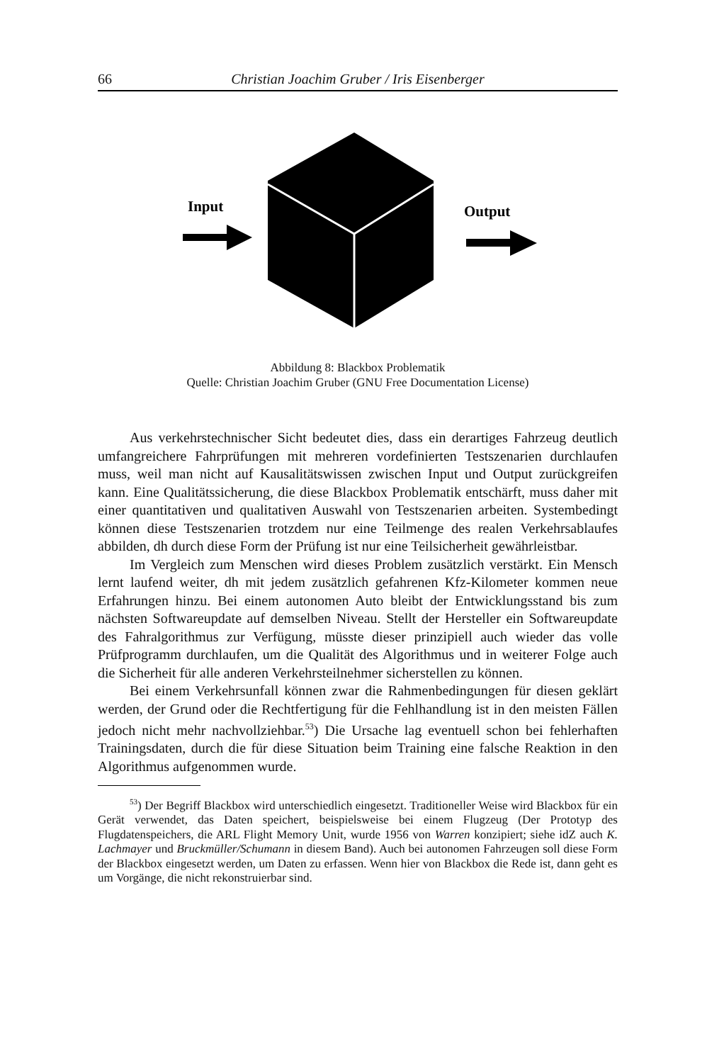66 Christian Joachim Gruber / Iris Eisenberger
Input
Output
Abbildung 8: Blackbox Problematik
Quelle: Christian Joachim Gruber (GNU Free Documentation License)
Aus verkehrstechnischer Sicht bedeutet dies, dass ein derartiges Fahrzeug deutlich umfangreichere Fahrprüfungen mit mehreren vordefinierten Testszenarien durchlaufen muss, weil man nicht auf Kausalitätswissen zwischen Input und Output zurückgreifen kann. Eine Qualitätssicherung, die diese Blackbox Problematik entschärft, muss daher mit einer quantitativen und qualitativen Auswahl von Testszenarien arbeiten. Systembedingt können diese Testszenarien trotzdem nur eine Teilmenge des realen Verkehrsablaufes abbilden, dh durch diese Form der Prüfung ist nur eine Teilsicherheit gewährleistbar.
Im Vergleich zum Menschen wird dieses Problem zusätzlich verstärkt. Ein Mensch lernt laufend weiter, dh mit jedem zusätzlich gefahrenen Kfz-Kilometer kommen neue Erfahrungen hinzu. Bei einem autonomen Auto bleibt der Entwicklungsstand bis zum nächsten Softwareupdate auf demselben Niveau. Stellt der Hersteller ein Softwareupdate des Fahralgorithmus zur Verfügung, müsste dieser prinzipiell auch wieder das volle Prüfprogramm durchlaufen, um die Qualität des Algorithmus und in weiterer Folge auch die Sicherheit für alle anderen Verkehrsteilnehmer sicherstellen zu können.
Bei einem Verkehrsunfall können zwar die Rahmenbedingungen für diesen geklärt werden, der Grund oder die Rechtfertigung für die Fehlhandlung ist in den meisten Fällen jedoch nicht mehr nachvollziehbar.<sup>53</sup>) Die Ursache lag eventuell schon bei fehlerhaften Trainingsdaten, durch die für diese Situation beim Training eine falsche Reaktion in den Algorithmus aufgenommen wurde.
<sup>53</sup>) Der Begriff Blackbox wird unterschiedlich eingesetzt. Traditioneller Weise wird Blackbox für ein Gerät verwendet, das Daten speichert, beispielsweise bei einem Flugzeug (Der Prototyp des Flugdatenspeichers, die ARL Flight Memory Unit, wurde 1956 von Warren konzipiert; siehe idZ auch K. Lachmayer und Bruckmüller/Schumann in diesem Band). Auch bei autonomen Fahrzeugen soll diese Form der Blackbox eingesetzt werden, um Daten zu erfassen. Wenn hier von Blackbox die Rede ist, dann geht es um Vorgänge, die nicht rekonstruierbar sind.